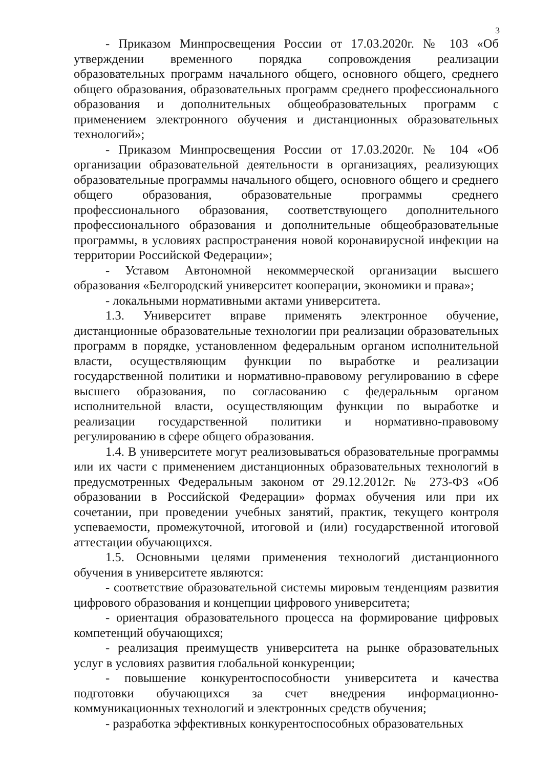3
- Приказом Минпросвещения России от 17.03.2020г. № 103 «Об утверждении временного порядка сопровождения реализации образовательных программ начального общего, основного общего, среднего общего образования, образовательных программ среднего профессионального образования и дополнительных общеобразовательных программ с применением электронного обучения и дистанционных образовательных технологий»;
- Приказом Минпросвещения России от 17.03.2020г. № 104 «Об организации образовательной деятельности в организациях, реализующих образовательные программы начального общего, основного общего и среднего общего образования, образовательные программы среднего профессионального образования, соответствующего дополнительного профессионального образования и дополнительные общеобразовательные программы, в условиях распространения новой коронавирусной инфекции на территории Российской Федерации»;
- Уставом Автономной некоммерческой организации высшего образования «Белгородский университет кооперации, экономики и права»;
- локальными нормативными актами университета.
1.3. Университет вправе применять электронное обучение, дистанционные образовательные технологии при реализации образовательных программ в порядке, установленном федеральным органом исполнительной власти, осуществляющим функции по выработке и реализации государственной политики и нормативно-правовому регулированию в сфере высшего образования, по согласованию с федеральным органом исполнительной власти, осуществляющим функции по выработке и реализации государственной политики и нормативно-правовому регулированию в сфере общего образования.
1.4. В университете могут реализовываться образовательные программы или их части с применением дистанционных образовательных технологий в предусмотренных Федеральным законом от 29.12.2012г. № 273-ФЗ «Об образовании в Российской Федерации» формах обучения или при их сочетании, при проведении учебных занятий, практик, текущего контроля успеваемости, промежуточной, итоговой и (или) государственной итоговой аттестации обучающихся.
1.5. Основными целями применения технологий дистанционного обучения в университете являются:
- соответствие образовательной системы мировым тенденциям развития цифрового образования и концепции цифрового университета;
- ориентация образовательного процесса на формирование цифровых компетенций обучающихся;
- реализация преимуществ университета на рынке образовательных услуг в условиях развития глобальной конкуренции;
- повышение конкурентоспособности университета и качества подготовки обучающихся за счет внедрения информационно-коммуникационных технологий и электронных средств обучения;
- разработка эффективных конкурентоспособных образовательных